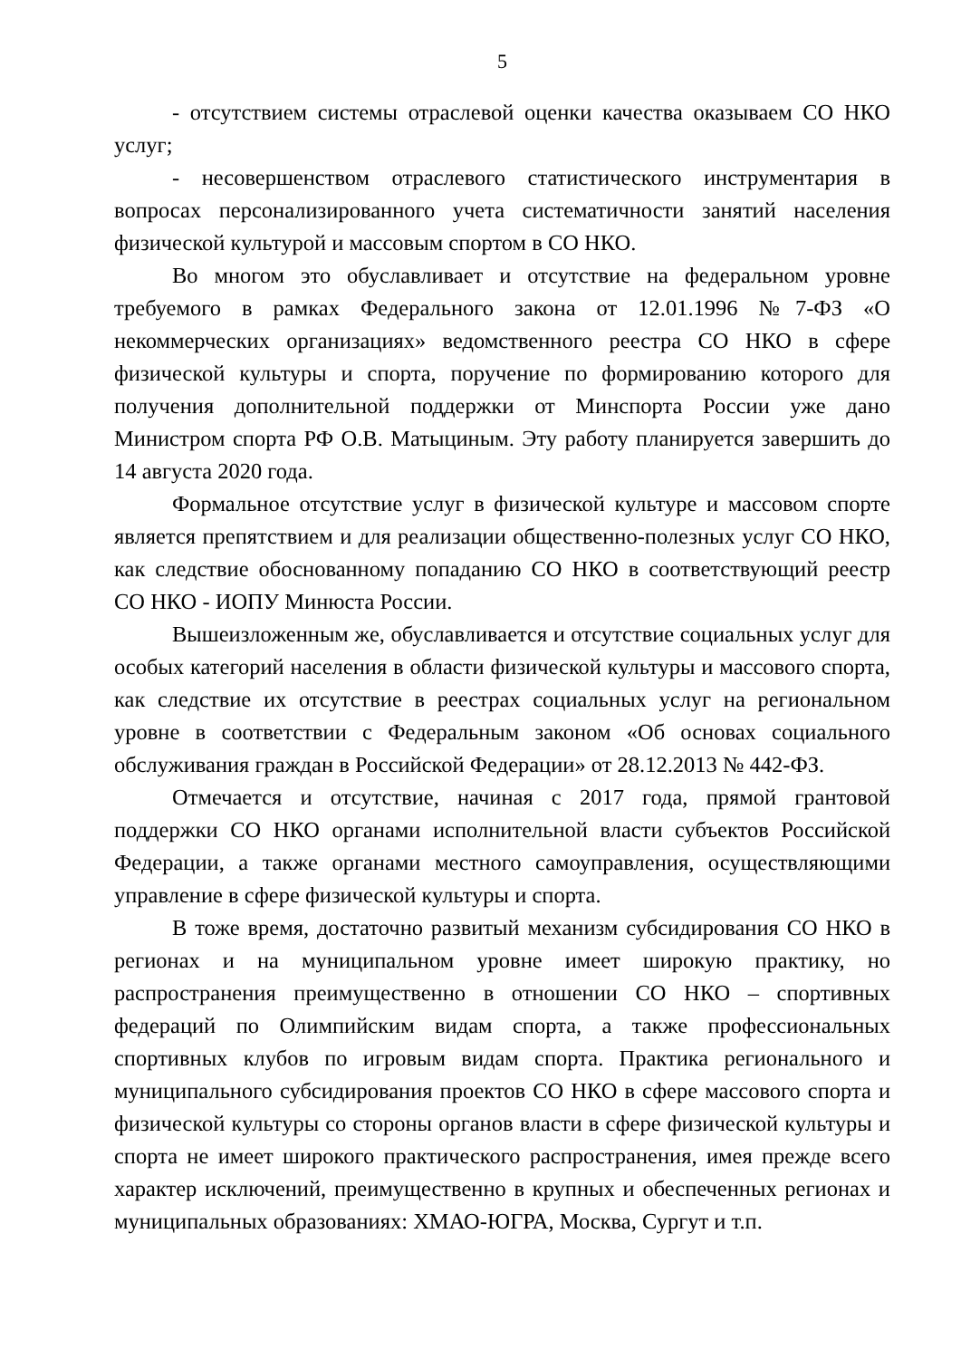5
- отсутствием системы отраслевой оценки качества оказываем СО НКО услуг;
- несовершенством отраслевого статистического инструментария в вопросах персонализированного учета систематичности занятий населения физической культурой и массовым спортом в СО НКО.
Во многом это обуславливает и отсутствие на федеральном уровне требуемого в рамках Федерального закона от 12.01.1996 №7-ФЗ «О некоммерческих организациях» ведомственного реестра СО НКО в сфере физической культуры и спорта, поручение по формированию которого для получения дополнительной поддержки от Минспорта России уже дано Министром спорта РФ О.В. Матыциным. Эту работу планируется завершить до 14 августа 2020 года.
Формальное отсутствие услуг в физической культуре и массовом спорте является препятствием и для реализации общественно-полезных услуг СО НКО, как следствие обоснованному попаданию СО НКО в соответствующий реестр СО НКО - ИОПУ Минюста России.
Вышеизложенным же, обуславливается и отсутствие социальных услуг для особых категорий населения в области физической культуры и массового спорта, как следствие их отсутствие в реестрах социальных услуг на региональном уровне в соответствии с Федеральным законом «Об основах социального обслуживания граждан в Российской Федерации» от 28.12.2013 № 442-ФЗ.
Отмечается и отсутствие, начиная с 2017 года, прямой грантовой поддержки СО НКО органами исполнительной власти субъектов Российской Федерации, а также органами местного самоуправления, осуществляющими управление в сфере физической культуры и спорта.
В тоже время, достаточно развитый механизм субсидирования СО НКО в регионах и на муниципальном уровне имеет широкую практику, но распространения преимущественно в отношении СО НКО – спортивных федераций по Олимпийским видам спорта, а также профессиональных спортивных клубов по игровым видам спорта. Практика регионального и муниципального субсидирования проектов СО НКО в сфере массового спорта и физической культуры со стороны органов власти в сфере физической культуры и спорта не имеет широкого практического распространения, имея прежде всего характер исключений, преимущественно в крупных и обеспеченных регионах и муниципальных образованиях: ХМАО-ЮГРА, Москва, Сургут и т.п.